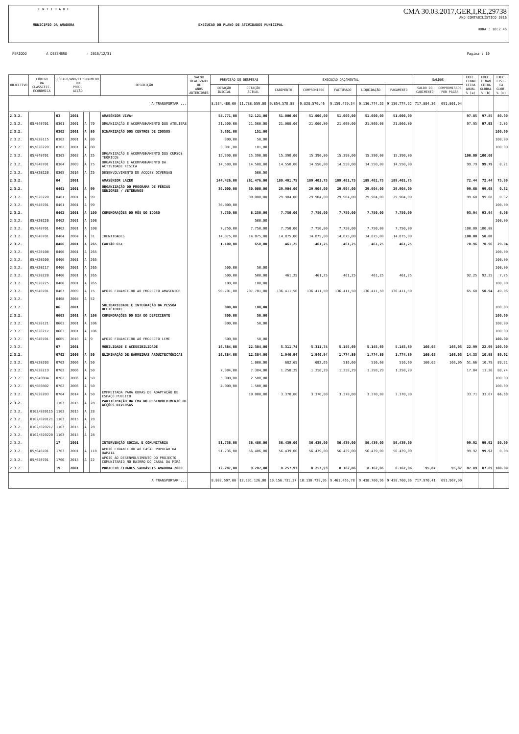E N T I D A D E
MUNICIPIO DA AMADORA
EXECUCAO DO PLANO DE ATIVIDADES MUNICIPAL
CMA 30.03.2017,GER,I,RE,29738
ANO CONTABILÍSTICO 2016
HORA : 10:2 46
PERÍODO A DEZEMBRO - 2016/12/31 Pagina : 10
| OBJECTIVO | CÓDIGO DA CLASSIFIC. ECONÓMICA | CÓDIGO/ANO/TIPO/NUMERO DO PROJ. ACÇÃO | | | | DESCRIÇÃO | VALOR REALIZADO DE ANOS ANTERIORES | PREVISÃO DE DESPESAS | | EXECUÇÃO ORÇAMENTAL | | | | | SALDOS | | EXEC. FINAN CEIRA ANUAL % (a) | EXEC. FINAN CEIRA GLOBAL % (b) | EXEC. FISI- CA GLOB. % (c) |
| --- | --- | --- | --- | --- | --- | --- | --- | --- | --- | --- | --- | --- | --- | --- | --- | --- | --- | --- | --- |
| | | | | | | | | DOTAÇÃO INICIAL | DOTAÇÃO ACTUAL | CABIMENTO | COMPROMISSO | FACTURADO | LIQUIDAÇÃO | PAGAMENTO | SALDO DO CABIMENTO | COMPROMISSOS POR PAGAR | | | |
| A TRANSPORTAR ... | | | | | | | | 8.534.480,00 | 11.788.559,00 | 9.854.578,88 | 9.828.576,46 | 9.159.479,34 | 9.136.774,52 | 9.136.774,52 | 717.804,36 | 691.801,94 | | | |
| 2.3.2. | | 03 | 2001 | | | AMASÉNIOR VIVA+ | | 54.771,00 | 52.121,00 | 51.000,00 | 51.000,00 | 51.000,00 | 51.000,00 | 51.000,00 | | | 97.85 | 97.85 | 80.00 |
| 2.3.2. | 05/040701 | 0301 | 2001 | A | 79 | ORGANIZAÇÃO E ACOMPANHAMENTO DOS ATELIERS | | 21.500,00 | 21.500,00 | 21.060,00 | 21.060,00 | 21.060,00 | 21.060,00 | 21.060,00 | | | 97.95 | 97.95 | 2.05 |
| 2.3.2. | | 0302 | 2001 | A | 80 | DINAMIZAÇÃO DOS CENTROS DE IDOSOS | | 3.301,00 | 151,00 | | | | | | | | | | 100.00 |
| 2.3.2. | 05/020115 | 0302 | 2001 | A | 80 | | | 300,00 | 50,00 | | | | | | | | | | 100.00 |
| 2.3.2. | 05/020220 | 0302 | 2001 | A | 80 | | | 3.001,00 | 101,00 | | | | | | | | | | 100.00 |
| 2.3.2. | 05/040701 | 0303 | 2002 | A | 25 | ORGANIZAÇÃO E ACOMPANHAMENTO DOS CURSOS TEÓRICOS | | 15.390,00 | 15.390,00 | 15.390,00 | 15.390,00 | 15.390,00 | 15.390,00 | 15.390,00 | | | 100.00 | 100.00 | |
| 2.3.2. | 05/040701 | 0304 | 2009 | A | 75 | ORGANIZAÇÃO E ACOMPANHAMENTO DA ACTIVIDADE FISICA | | 14.580,00 | 14.580,00 | 14.550,00 | 14.550,00 | 14.550,00 | 14.550,00 | 14.550,00 | | | 99.79 | 99.79 | 0.21 |
| 2.3.2. | 05/020220 | 0305 | 2016 | A | 25 | DESENVOLVIMENTO DE ACÇOES DIVERSAS | | | 500,00 | | | | | | | | | | |
| 2.3.2. | | 04 | 2001 | | | AMASÉNIOR LAZER | | 144.426,00 | 261.476,00 | 189.401,75 | 189.401,75 | 189.401,75 | 189.401,75 | 189.401,75 | | | 72.44 | 72.44 | 75.00 |
| 2.3.2. | | 0401 | 2001 | A | 99 | ORGANIZAÇÃO DO PROGRAMA DE FÉRIAS SÉNIORES / VETERANOS | | 30.000,00 | 30.000,00 | 29.904,00 | 29.904,00 | 29.904,00 | 29.904,00 | 29.904,00 | | | 99.68 | 99.68 | 0.32 |
| 2.3.2. | 05/020220 | 0401 | 2001 | A | 99 | | | | 30.000,00 | 29.904,00 | 29.904,00 | 29.904,00 | 29.904,00 | 29.904,00 | | | 99.68 | 99.68 | 0.32 |
| 2.3.2. | 05/040701 | 0401 | 2001 | A | 99 | | | 30.000,00 | | | | | | | | | | | 100.00 |
| 2.3.2. | | 0402 | 2001 | A | 100 | COMEMORAÇÕES DO MÊS DO IDOSO | | 7.750,00 | 8.250,00 | 7.750,00 | 7.750,00 | 7.750,00 | 7.750,00 | 7.750,00 | | | 93.94 | 93.94 | 6.06 |
| 2.3.2. | 05/020220 | 0402 | 2001 | A | 100 | | | | 500,00 | | | | | | | | | | 100.00 |
| 2.3.2. | 05/040701 | 0402 | 2001 | A | 100 | | | 7.750,00 | 7.750,00 | 7.750,00 | 7.750,00 | 7.750,00 | 7.750,00 | 7.750,00 | | | 100.00 | 100.00 | |
| 2.3.2. | 05/040701 | 0404 | 2004 | A | 31 | IDENTIDADES | | 14.875,00 | 14.875,00 | 14.875,00 | 14.875,00 | 14.875,00 | 14.875,00 | 14.875,00 | | | 100.00 | 50.00 | |
| 2.3.2. | | 0406 | 2001 | A | 265 | CARTÃO 65+ | | 1.100,00 | 650,00 | 461,25 | 461,25 | 461,25 | 461,25 | 461,25 | | | 70.96 | 70.96 | 29.04 |
| 2.3.2. | 05/020108 | 0406 | 2001 | A | 265 | | | | | | | | | | | | | | 100.00 |
| 2.3.2. | 05/020209 | 0406 | 2001 | A | 265 | | | | | | | | | | | | | | 100.00 |
| 2.3.2. | 05/020217 | 0406 | 2001 | A | 265 | | | 500,00 | 50,00 | | | | | | | | | | 100.00 |
| 2.3.2. | 05/020220 | 0406 | 2001 | A | 265 | | | 500,00 | 500,00 | 461,25 | 461,25 | 461,25 | 461,25 | 461,25 | | | 92.25 | 92.25 | 7.75 |
| 2.3.2. | 05/020225 | 0406 | 2001 | A | 265 | | | 100,00 | 100,00 | | | | | | | | | | 100.00 |
| 2.3.2. | 05/040701 | 0407 | 2009 | A | 15 | APOIO FINANCEIRO AO PROJECTO AMASENIOR | | 90.701,00 | 207.701,00 | 136.411,50 | 136.411,50 | 136.411,50 | 136.411,50 | 136.411,50 | | | 65.68 | 50.94 | 49.06 |
| 2.3.2. | | 0408 | 2008 | A | 52 | | | | | | | | | | | | | | |
| 2.3.2. | | 06 | 2001 | | | SOLIDARIEDADE E INTEGRAÇÃO DA PESSOA DEFICIENTE | | 800,00 | 100,00 | | | | | | | | | | 100.00 |
| 2.3.2. | | 0603 | 2001 | A | 106 | COMEMORAÇÕES DO DIA DO DEFICIENTE | | 300,00 | 50,00 | | | | | | | | | | 100.00 |
| 2.3.2. | 05/020121 | 0603 | 2001 | A | 106 | | | 300,00 | 50,00 | | | | | | | | | | 100.00 |
| 2.3.2. | 05/020217 | 0603 | 2001 | A | 106 | | | | | | | | | | | | | | 100.00 |
| 2.3.2. | 05/040701 | 0605 | 2010 | A | 9 | APOIO FINANCEIRO AO PROJECTO LEME | | 500,00 | 50,00 | | | | | | | | | | 100.00 |
| 2.3.2. | | 07 | 2001 | | | MOBILIDADE E ACESSIBILIDADE | | 16.384,00 | 22.384,00 | 5.311,74 | 5.311,74 | 5.145,69 | 5.145,69 | 5.145,69 | 166,05 | 166,05 | 22.99 | 22.99 | 100.00 |
| 2.3.2. | | 0702 | 2006 | A | 50 | ELIMINAÇÃO DE BARREIRAS ARQUITECTÓNICAS | | 16.384,00 | 12.384,00 | 1.940,94 | 1.940,94 | 1.774,89 | 1.774,89 | 1.774,89 | 166,05 | 166,05 | 14.33 | 10.98 | 89.02 |
| 2.3.2. | 05/020203 | 0702 | 2006 | A | 50 | | | | 1.000,00 | 682,65 | 682,65 | 516,60 | 516,60 | 516,60 | 166,05 | 166,05 | 51.66 | 10.79 | 89.21 |
| 2.3.2. | 05/020219 | 0702 | 2006 | A | 50 | | | 7.384,00 | 7.384,00 | 1.258,29 | 1.258,29 | 1.258,29 | 1.258,29 | 1.258,29 | | | 17.04 | 11.26 | 88.74 |
| 2.3.2. | 05/040804 | 0702 | 2006 | A | 50 | | | 5.000,00 | 2.500,00 | | | | | | | | | | 100.00 |
| 2.3.2. | 05/080802 | 0702 | 2006 | A | 50 | | | 4.000,00 | 1.500,00 | | | | | | | | | | 100.00 |
| 2.3.2. | 05/020203 | 0704 | 2014 | A | 50 | EMPREITADA PARA OBRAS DE ADAPTAÇÃO DE ESPAÇO PUBLICO | | | 10.000,00 | 3.370,80 | 3.370,80 | 3.370,80 | 3.370,80 | 3.370,80 | | | 33.71 | 33.67 | 66.33 |
| 2.3.2. | | 1103 | 2015 | A | 28 | PARTICIPAÇÃO DA CMA NO DESENVOLVIMENTO DE ACÇÕES DIVERSAS | | | | | | | | | | | | | |
| 2.3.2. | 0102/020115 | 1103 | 2015 | A | 28 | | | | | | | | | | | | | | |
| 2.3.2. | 0102/020121 | 1103 | 2015 | A | 28 | | | | | | | | | | | | | | |
| 2.3.2. | 0102/020217 | 1103 | 2015 | A | 28 | | | | | | | | | | | | | | |
| 2.3.2. | 0102/020220 | 1103 | 2015 | A | 28 | | | | | | | | | | | | | | |
| 2.3.2. | | 17 | 2001 | | | INTERVENÇÃO SOCIAL E COMUNITÁRIA | | 51.736,00 | 56.486,00 | 56.439,00 | 56.439,00 | 56.439,00 | 56.439,00 | 56.439,00 | | | 99.92 | 99.92 | 50.00 |
| 2.3.2. | 05/040701 | 1703 | 2001 | A | 118 | APOIO FINANCEIRO AO CASAL POPULAR DA DAMAIA | | 51.736,00 | 56.486,00 | 56.439,00 | 56.439,00 | 56.439,00 | 56.439,00 | 56.439,00 | | | 99.92 | 99.92 | 0.08 |
| 2.3.2. | 05/040701 | 1706 | 2015 | A | 22 | APOIO AO DESENVOLVIMENTO DO PROJECTO COMUNITARIO NO BAIRRO DO CASAL DA MIRA | | | | | | | | | | | | | |
| 2.3.2. | | 19 | 2001 | | | PROJECTO CIDADES SAUDÁVEIS AMADORA 2000 | | 12.287,00 | 9.287,00 | 8.257,93 | 8.257,93 | 8.162,06 | 8.162,06 | 8.162,06 | 95,87 | 95,87 | 87.89 | 87.89 | 100.00 |
| A TRANSPORTAR ... | | | | | | | | 8.802.597,00 | 12.181.126,00 | 10.156.?31,37 | 10.130.728,95 | 9.461.465,78 | 9.438.760,96 | 9.438.760,96 | 717.970,41 | 691.967,99 | | | |